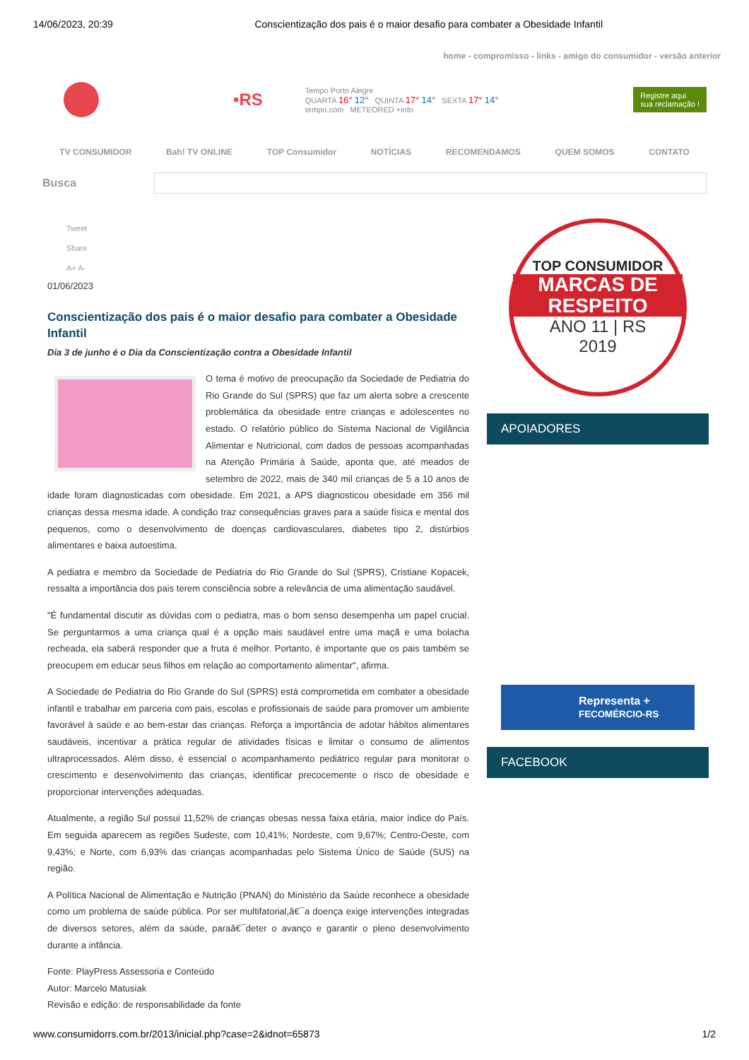14/06/2023, 20:39 Conscientização dos pais é o maior desafio para combater a Obesidade Infantil
home - compromisso - links - amigo do consumidor - versão anterior
•RS
Tempo Porto Alegre
QUARTA 16° 12° QUINTA 17° 14° SEXTA 17° 14°
tempo.com METEORED +info
Registre aqui
sua reclamação !
TV CONSUMIDOR Bah! TV ONLINE TOP Consumidor NOTÍCIAS RECOMENDAMOS QUEM SOMOS CONTATO
Busca
Tweet
Share
A+ A-
01/06/2023
Conscientização dos pais é o maior desafio para combater a Obesidade Infantil
Dia 3 de junho é o Dia da Conscientização contra a Obesidade Infantil
O tema é motivo de preocupação da Sociedade de Pediatria do Rio Grande do Sul (SPRS) que faz um alerta sobre a crescente problemática da obesidade entre crianças e adolescentes no estado. O relatório público do Sistema Nacional de Vigilância Alimentar e Nutricional, com dados de pessoas acompanhadas na Atenção Primária à Saúde, aponta que, até meados de setembro de 2022, mais de 340 mil crianças de 5 a 10 anos de idade foram diagnosticadas com obesidade. Em 2021, a APS diagnosticou obesidade em 356 mil crianças dessa mesma idade. A condição traz consequências graves para a saúde física e mental dos pequenos, como o desenvolvimento de doenças cardiovasculares, diabetes tipo 2, distúrbios alimentares e baixa autoestima.
A pediatra e membro da Sociedade de Pediatria do Rio Grande do Sul (SPRS), Cristiane Kopacek, ressalta a importância dos pais terem consciência sobre a relevância de uma alimentação saudável.
"É fundamental discutir as dúvidas com o pediatra, mas o bom senso desempenha um papel crucial. Se perguntarmos a uma criança qual é a opção mais saudável entre uma maçã e uma bolacha recheada, ela saberá responder que a fruta é melhor. Portanto, é importante que os pais também se preocupem em educar seus filhos em relação ao comportamento alimentar", afirma.
A Sociedade de Pediatria do Rio Grande do Sul (SPRS) está comprometida em combater a obesidade infantil e trabalhar em parceria com pais, escolas e profissionais de saúde para promover um ambiente favorável à saúde e ao bem-estar das crianças. Reforça a importância de adotar hábitos alimentares saudáveis, incentivar a prática regular de atividades físicas e limitar o consumo de alimentos ultraprocessados. Além disso, é essencial o acompanhamento pediátrico regular para monitorar o crescimento e desenvolvimento das crianças, identificar precocemente o risco de obesidade e proporcionar intervenções adequadas.
Atualmente, a região Sul possui 11,52% de crianças obesas nessa faixa etária, maior índice do País. Em seguida aparecem as regiões Sudeste, com 10,41%; Nordeste, com 9,67%; Centro-Oeste, com 9,43%; e Norte, com 6,93% das crianças acompanhadas pelo Sistema Único de Saúde (SUS) na região.
A Política Nacional de Alimentação e Nutrição (PNAN) do Ministério da Saúde reconhece a obesidade como um problema de saúde pública. Por ser multifatorial,â€¯a doença exige intervenções integradas de diversos setores, além da saúde, paraâ€¯deter o avanço e garantir o pleno desenvolvimento durante a infância.
Fonte: PlayPress Assessoria e Conteúdo
Autor: Marcelo Matusiak
Revisão e edição: de responsabilidade da fonte
TOP CONSUMIDOR
MARCAS DE
RESPEITO
ANO 11 | RS
2019
APOIADORES
Representa +
FECOMÉRCIO-RS
FACEBOOK
www.consumidorrs.com.br/2013/inicial.php?case=2&idnot=65873 1/2